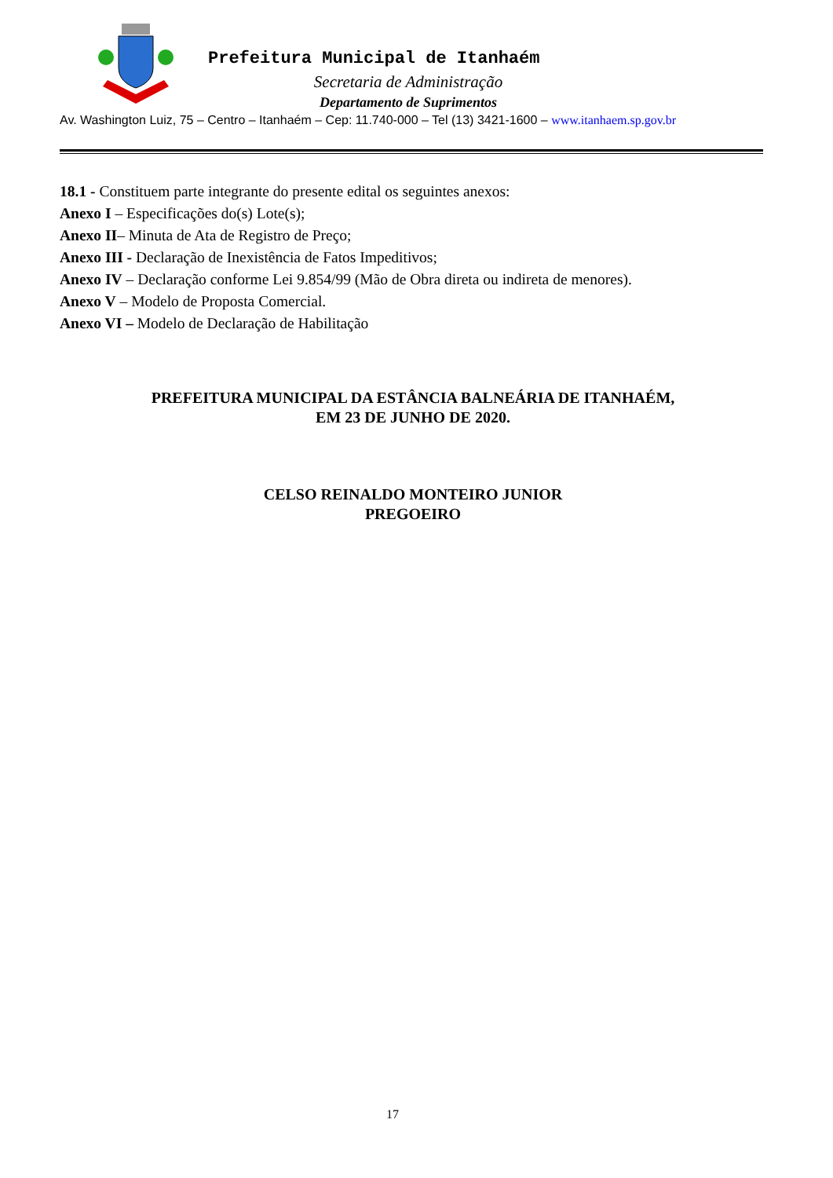Prefeitura Municipal de Itanhaém
Secretaria de Administração
Departamento de Suprimentos
Av. Washington Luiz, 75 – Centro – Itanhaém – Cep: 11.740-000 – Tel (13) 3421-1600 – www.itanhaem.sp.gov.br
18.1 - Constituem parte integrante do presente edital os seguintes anexos:
Anexo I – Especificações do(s) Lote(s);
Anexo II– Minuta de Ata de Registro de Preço;
Anexo III - Declaração de Inexistência de Fatos Impeditivos;
Anexo IV – Declaração conforme Lei 9.854/99 (Mão de Obra direta ou indireta de menores).
Anexo V – Modelo de Proposta Comercial.
Anexo VI – Modelo de Declaração de Habilitação
PREFEITURA MUNICIPAL DA ESTÂNCIA BALNEÁRIA DE ITANHAÉM,
EM 23 DE JUNHO DE 2020.
CELSO REINALDO MONTEIRO JUNIOR
PREGOEIRO
17